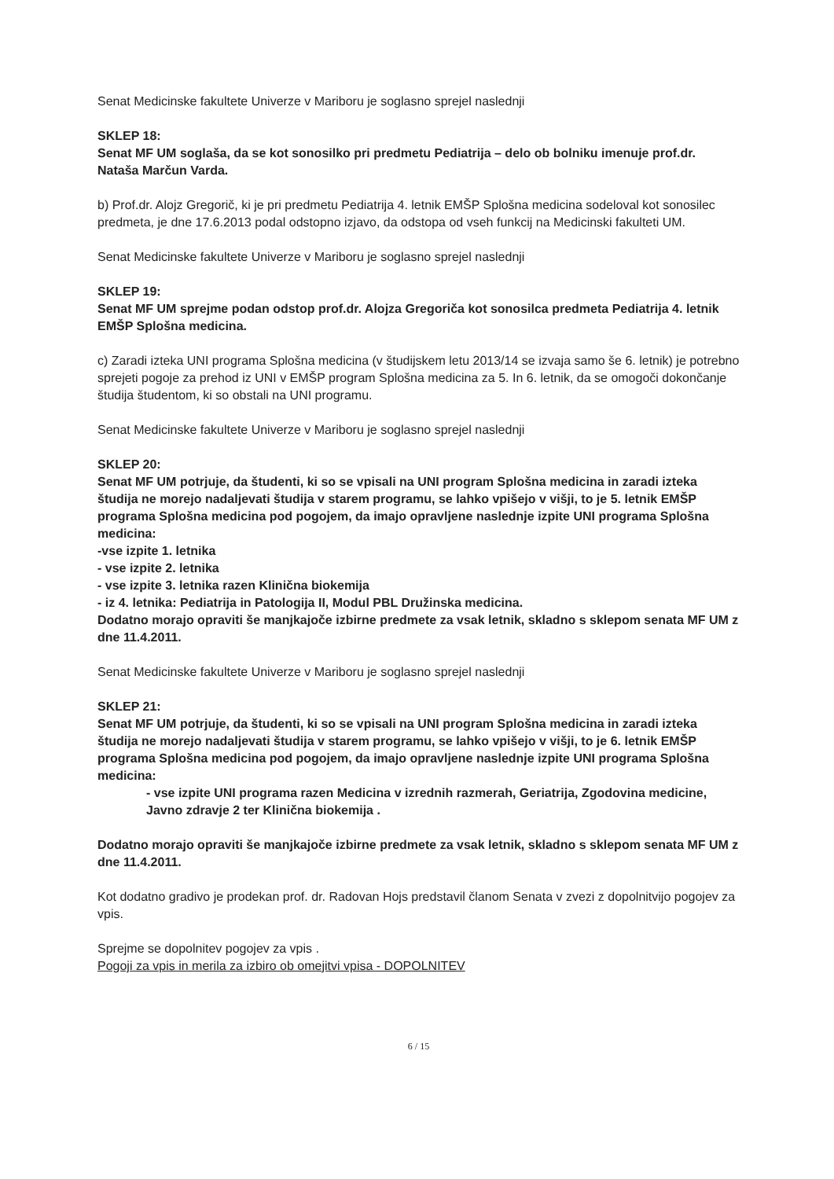Senat Medicinske fakultete Univerze v Mariboru je soglasno sprejel naslednji
SKLEP 18:
Senat MF UM soglaša, da se kot sonosilko pri predmetu Pediatrija – delo ob bolniku imenuje prof.dr. Nataša Marčun Varda.
b) Prof.dr. Alojz Gregorič, ki je pri predmetu Pediatrija 4. letnik EMŠP Splošna medicina sodeloval kot sonosilec predmeta, je dne 17.6.2013 podal odstopno izjavo, da odstopa od vseh funkcij na Medicinski fakulteti UM.
Senat Medicinske fakultete Univerze v Mariboru je soglasno sprejel naslednji
SKLEP 19:
Senat MF UM sprejme podan odstop prof.dr. Alojza Gregoriča kot sonosilca predmeta Pediatrija 4. letnik EMŠP Splošna medicina.
c) Zaradi izteka UNI programa Splošna medicina (v študijskem letu 2013/14 se izvaja samo še 6. letnik) je potrebno sprejeti pogoje za prehod iz UNI v EMŠP program Splošna medicina za 5. In 6. letnik, da se omogoči dokončanje študija študentom, ki so obstali na UNI programu.
Senat Medicinske fakultete Univerze v Mariboru je soglasno sprejel naslednji
SKLEP 20:
Senat MF UM potrjuje, da študenti, ki so se vpisali na UNI program Splošna medicina in zaradi izteka študija ne morejo nadaljevati študija v starem programu, se lahko vpišejo v višji, to je 5. letnik EMŠP programa Splošna medicina pod pogojem, da imajo opravljene naslednje izpite UNI programa Splošna medicina:
-vse izpite 1. letnika
- vse izpite 2. letnika
- vse izpite 3. letnika razen Klinična biokemija
- iz 4. letnika: Pediatrija in Patologija II, Modul PBL Družinska medicina.
Dodatno morajo opraviti še manjkajoče izbirne predmete za vsak letnik, skladno s sklepom senata MF UM z dne 11.4.2011.
Senat Medicinske fakultete Univerze v Mariboru je soglasno sprejel naslednji
SKLEP 21:
Senat MF UM potrjuje, da študenti, ki so se vpisali na UNI program Splošna medicina in zaradi izteka študija ne morejo nadaljevati študija v starem programu, se lahko vpišejo v višji, to je 6. letnik EMŠP programa Splošna medicina pod pogojem, da imajo opravljene naslednje izpite UNI programa Splošna medicina:
- vse izpite UNI programa razen Medicina v izrednih razmerah, Geriatrija, Zgodovina medicine, Javno zdravje 2 ter Klinična biokemija .
Dodatno morajo opraviti še manjkajoče izbirne predmete za vsak letnik, skladno s sklepom senata MF UM z dne 11.4.2011.
Kot dodatno gradivo je prodekan prof. dr. Radovan Hojs predstavil članom Senata v zvezi z dopolnitvijo pogojev za vpis.
Sprejme se dopolnitev pogojev za vpis .
Pogoji za vpis in merila za izbiro ob omejitvi vpisa - DOPOLNITEV
6 / 15